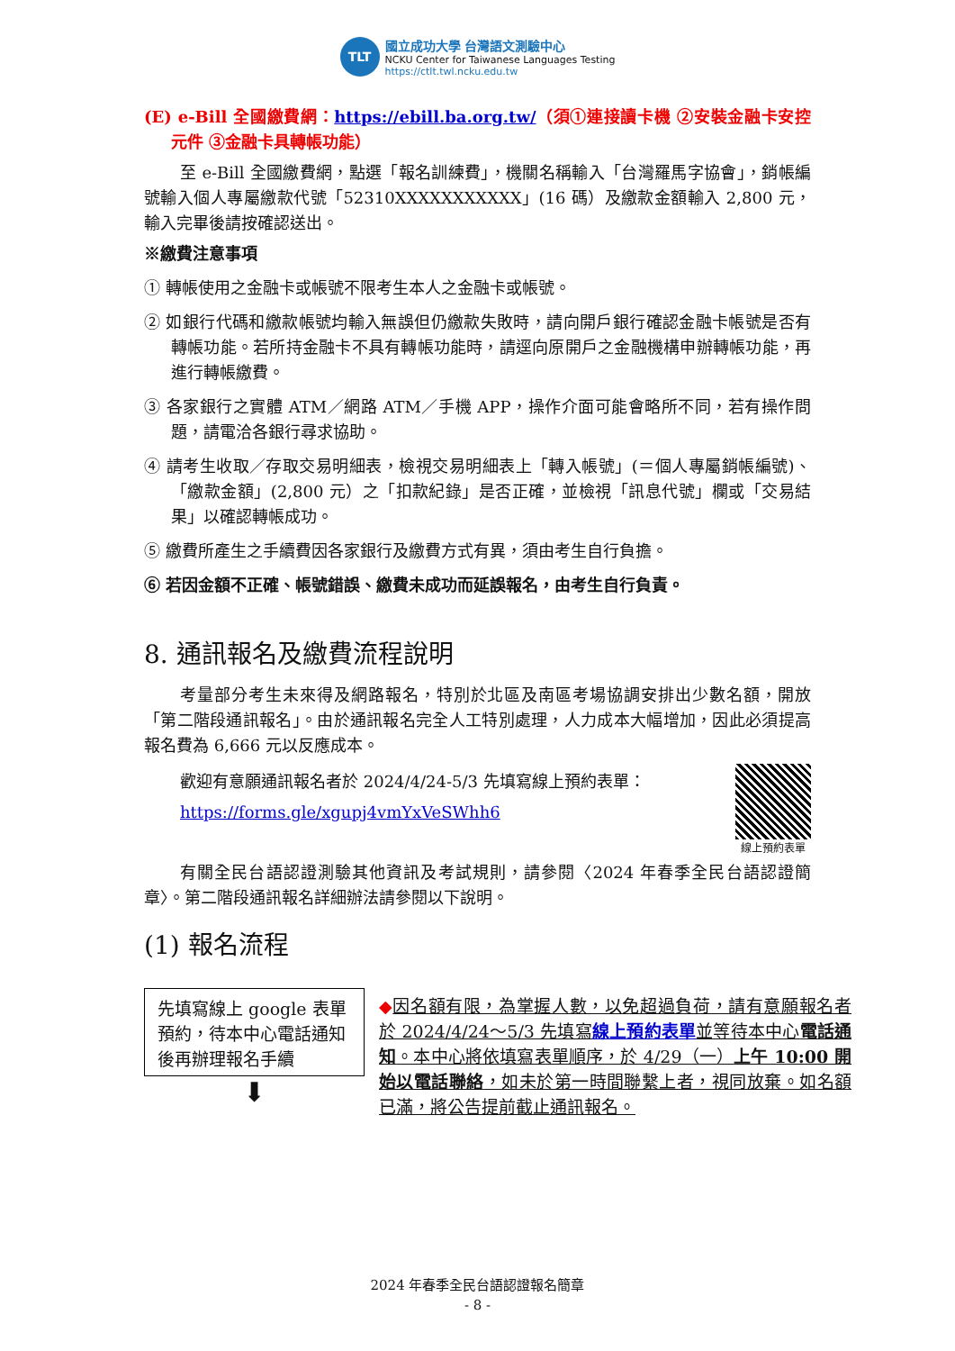TLT
國立成功大學 台灣語文測驗中心
NCKU Center for Taiwanese Languages Testing
https://ctlt.twl.ncku.edu.tw
(E) e-Bill 全國繳費網：https://ebill.ba.org.tw/（須①連接讀卡機 ②安裝金融卡安控元件 ③金融卡具轉帳功能）
至 e-Bill 全國繳費網，點選「報名訓練費」，機關名稱輸入「台灣羅馬字協會」，銷帳編號輸入個人專屬繳款代號「52310XXXXXXXXXXX」(16 碼）及繳款金額輸入 2,800 元，輸入完畢後請按確認送出。
※繳費注意事項
① 轉帳使用之金融卡或帳號不限考生本人之金融卡或帳號。
② 如銀行代碼和繳款帳號均輸入無誤但仍繳款失敗時，請向開戶銀行確認金融卡帳號是否有轉帳功能。若所持金融卡不具有轉帳功能時，請逕向原開戶之金融機構申辦轉帳功能，再進行轉帳繳費。
③ 各家銀行之實體 ATM／網路 ATM／手機 APP，操作介面可能會略所不同，若有操作問題，請電洽各銀行尋求協助。
④ 請考生收取／存取交易明細表，檢視交易明細表上「轉入帳號」(＝個人專屬銷帳編號)、「繳款金額」(2,800 元）之「扣款紀錄」是否正確，並檢視「訊息代號」欄或「交易結果」以確認轉帳成功。
⑤ 繳費所產生之手續費因各家銀行及繳費方式有異，須由考生自行負擔。
⑥ 若因金額不正確、帳號錯誤、繳費未成功而延誤報名，由考生自行負責。
8. 通訊報名及繳費流程說明
考量部分考生未來得及網路報名，特別於北區及南區考場協調安排出少數名額，開放「第二階段通訊報名」。由於通訊報名完全人工特別處理，人力成本大幅增加，因此必須提高報名費為 6,666 元以反應成本。
歡迎有意願通訊報名者於 2024/4/24-5/3 先填寫線上預約表單：
https://forms.gle/xgupj4vmYxVeSWhh6
線上預約表單
有關全民台語認證測驗其他資訊及考試規則，請參閱〈2024 年春季全民台語認證簡章〉。第二階段通訊報名詳細辦法請參閱以下說明。
(1) 報名流程
先填寫線上 google 表單預約，待本中心電話通知後再辦理報名手續
⬇
◆因名額有限，為掌握人數，以免超過負荷，請有意願報名者於 2024/4/24～5/3 先填寫線上預約表單並等待本中心電話通知。本中心將依填寫表單順序，於 4/29（一）上午 10:00 開始以電話聯絡，如未於第一時間聯繫上者，視同放棄。如名額已滿，將公告提前截止通訊報名。
2024 年春季全民台語認證報名簡章
- 8 -